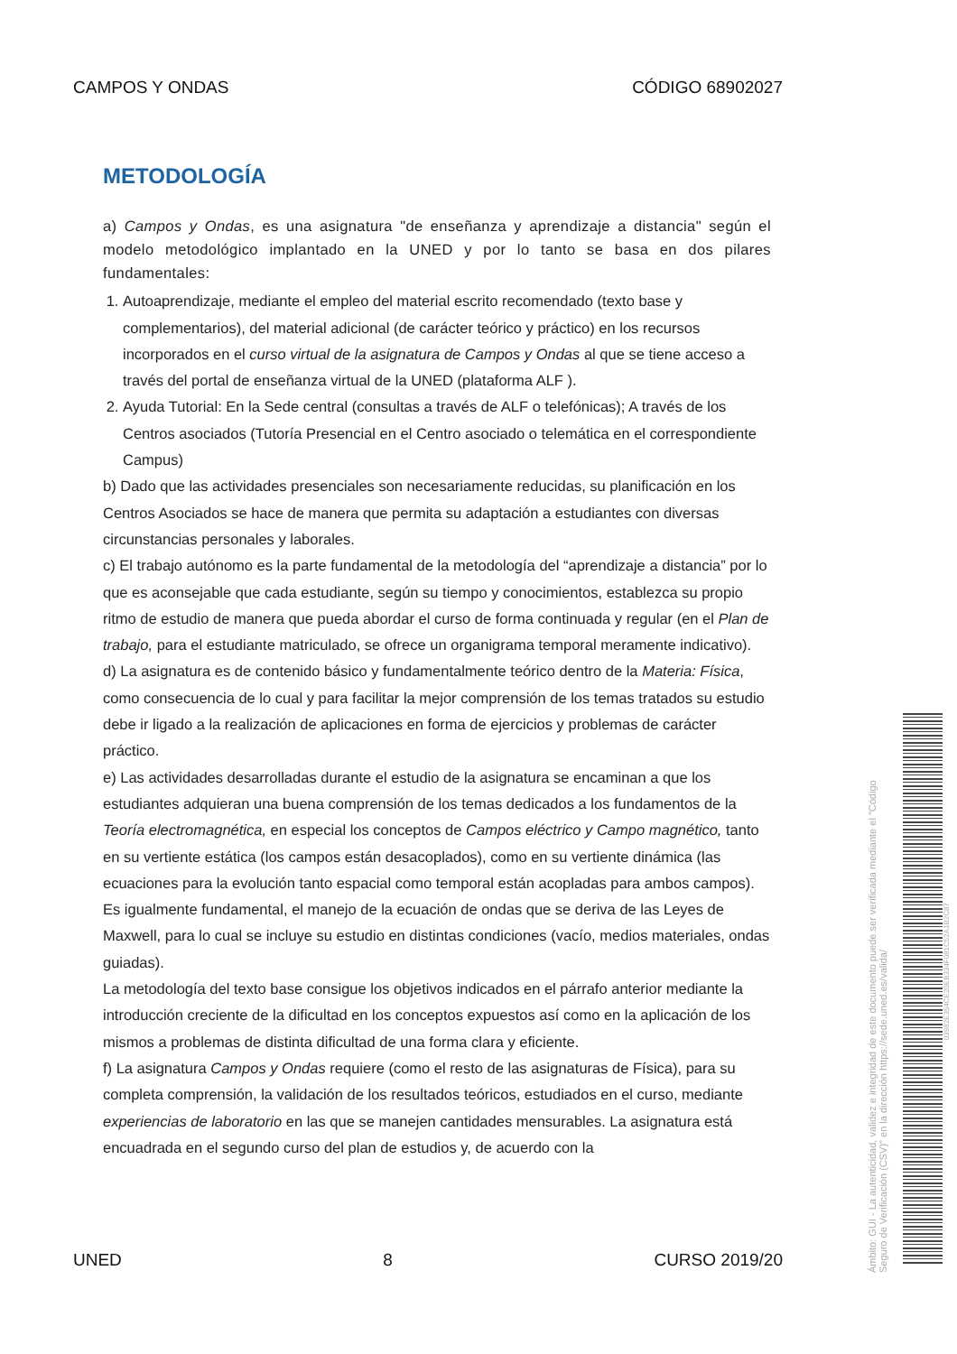CAMPOS Y ONDAS CÓDIGO 68902027
METODOLOGÍA
a) Campos y Ondas, es una asignatura "de enseñanza y aprendizaje a distancia" según el modelo metodológico implantado en la UNED y por lo tanto se basa en dos pilares fundamentales:
1. Autoaprendizaje, mediante el empleo del material escrito recomendado (texto base y complementarios), del material adicional (de carácter teórico y práctico) en los recursos incorporados en el curso virtual de la asignatura de Campos y Ondas al que se tiene acceso a través del portal de enseñanza virtual de la UNED (plataforma ALF ).
2. Ayuda Tutorial: En la Sede central (consultas a través de ALF o telefónicas); A través de los Centros asociados (Tutoría Presencial en el Centro asociado o telemática en el correspondiente Campus)
b) Dado que las actividades presenciales son necesariamente reducidas, su planificación en los Centros Asociados se hace de manera que permita su adaptación a estudiantes con diversas circunstancias personales y laborales.
c) El trabajo autónomo es la parte fundamental de la metodología del “aprendizaje a distancia” por lo que es aconsejable que cada estudiante, según su tiempo y conocimientos, establezca su propio ritmo de estudio de manera que pueda abordar el curso de forma continuada y regular (en el Plan de trabajo, para el estudiante matriculado, se ofrece un organigrama temporal meramente indicativo).
d) La asignatura es de contenido básico y fundamentalmente teórico dentro de la Materia: Física, como consecuencia de lo cual y para facilitar la mejor comprensión de los temas tratados su estudio debe ir ligado a la realización de aplicaciones en forma de ejercicios y problemas de carácter práctico.
e) Las actividades desarrolladas durante el estudio de la asignatura se encaminan a que los estudiantes adquieran una buena comprensión de los temas dedicados a los fundamentos de la Teoría electromagnética, en especial los conceptos de Campos eléctrico y Campo magnético, tanto en su vertiente estática (los campos están desacoplados), como en su vertiente dinámica (las ecuaciones para la evolución tanto espacial como temporal están acopladas para ambos campos). Es igualmente fundamental, el manejo de la ecuación de ondas que se deriva de las Leyes de Maxwell, para lo cual se incluye su estudio en distintas condiciones (vacío, medios materiales, ondas guiadas).
La metodología del texto base consigue los objetivos indicados en el párrafo anterior mediante la introducción creciente de la dificultad en los conceptos expuestos así como en la aplicación de los mismos a problemas de distinta dificultad de una forma clara y eficiente.
f) La asignatura Campos y Ondas requiere (como el resto de las asignaturas de Física), para su completa comprensión, la validación de los resultados teóricos, estudiados en el curso, mediante experiencias de laboratorio en las que se manejen cantidades mensurables. La asignatura está encuadrada en el segundo curso del plan de estudios y, de acuerdo con la
UNED 8 CURSO 2019/20
Ámbito: GUI - La autenticidad, validez e integridad de este documento puede ser verificada mediante el "Código Seguro de Verificación (CSV)" en la dirección https://sede.uned.es/valida/
03982E354CE20EB334F081C52A1B2C87